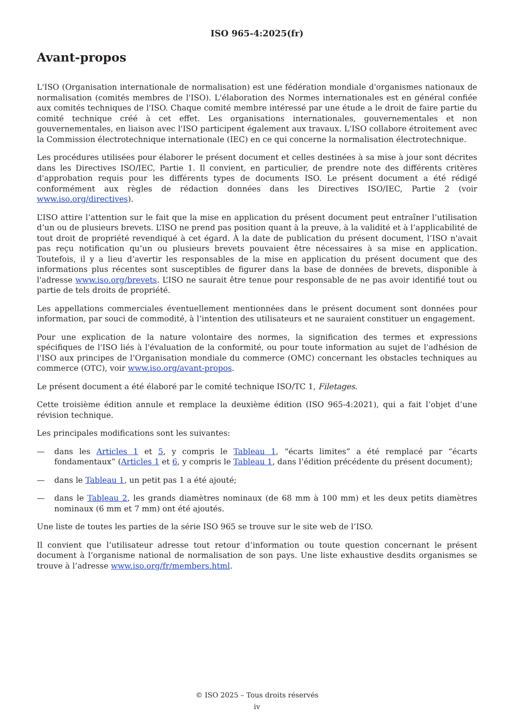ISO 965-4:2025(fr)
Avant-propos
L'ISO (Organisation internationale de normalisation) est une fédération mondiale d'organismes nationaux de normalisation (comités membres de l'ISO). L'élaboration des Normes internationales est en général confiée aux comités techniques de l'ISO. Chaque comité membre intéressé par une étude a le droit de faire partie du comité technique créé à cet effet. Les organisations internationales, gouvernementales et non gouvernementales, en liaison avec l'ISO participent également aux travaux. L'ISO collabore étroitement avec la Commission électrotechnique internationale (IEC) en ce qui concerne la normalisation électrotechnique.
Les procédures utilisées pour élaborer le présent document et celles destinées à sa mise à jour sont décrites dans les Directives ISO/IEC, Partie 1. Il convient, en particulier, de prendre note des différents critères d'approbation requis pour les différents types de documents ISO. Le présent document a été rédigé conformément aux règles de rédaction données dans les Directives ISO/IEC, Partie 2 (voir www.iso.org/directives).
L’ISO attire l’attention sur le fait que la mise en application du présent document peut entraîner l’utilisation d’un ou de plusieurs brevets. L’ISO ne prend pas position quant à la preuve, à la validité et à l’applicabilité de tout droit de propriété revendiqué à cet égard. À la date de publication du présent document, l’ISO n'avait pas reçu notification qu’un ou plusieurs brevets pouvaient être nécessaires à sa mise en application. Toutefois, il y a lieu d’avertir les responsables de la mise en application du présent document que des informations plus récentes sont susceptibles de figurer dans la base de données de brevets, disponible à l'adresse www.iso.org/brevets. L’ISO ne saurait être tenue pour responsable de ne pas avoir identifié tout ou partie de tels droits de propriété.
Les appellations commerciales éventuellement mentionnées dans le présent document sont données pour information, par souci de commodité, à l’intention des utilisateurs et ne sauraient constituer un engagement.
Pour une explication de la nature volontaire des normes, la signification des termes et expressions spécifiques de l'ISO liés à l'évaluation de la conformité, ou pour toute information au sujet de l'adhésion de l'ISO aux principes de l’Organisation mondiale du commerce (OMC) concernant les obstacles techniques au commerce (OTC), voir www.iso.org/avant-propos.
Le présent document a été élaboré par le comité technique ISO/TC 1, Filetages.
Cette troisième édition annule et remplace la deuxième édition (ISO 965-4:2021), qui a fait l’objet d’une révision technique.
Les principales modifications sont les suivantes:
— dans les Articles 1 et 5, y compris le Tableau 1, “écarts limites” a été remplacé par “écarts fondamentaux” (Articles 1 et 6, y compris le Tableau 1, dans l’édition précédente du présent document);
— dans le Tableau 1, un petit pas 1 a été ajouté;
— dans le Tableau 2, les grands diamètres nominaux (de 68 mm à 100 mm) et les deux petits diamètres nominaux (6 mm et 7 mm) ont été ajoutés.
Une liste de toutes les parties de la série ISO 965 se trouve sur le site web de l’ISO.
Il convient que l’utilisateur adresse tout retour d’information ou toute question concernant le présent document à l’organisme national de normalisation de son pays. Une liste exhaustive desdits organismes se trouve à l’adresse www.iso.org/fr/members.html.
© ISO 2025 – Tous droits réservés
iv